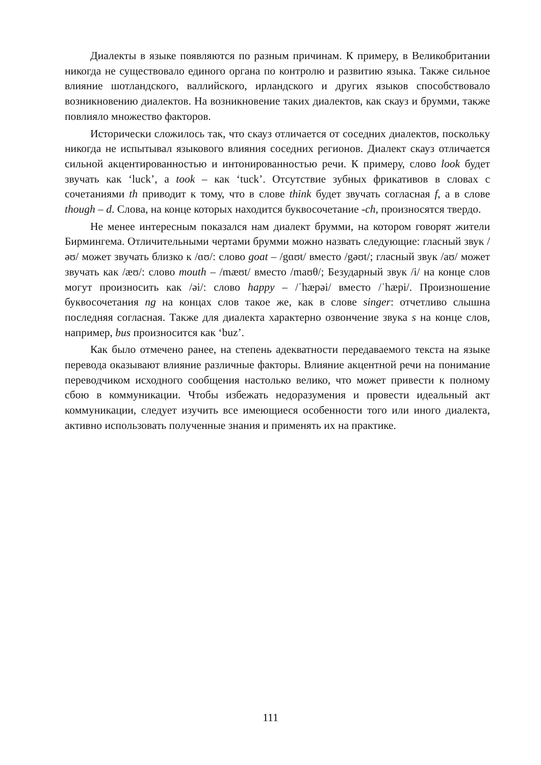Диалекты в языке появляются по разным причинам. К примеру, в Великобритании никогда не существовало единого органа по контролю и развитию языка. Также сильное влияние шотландского, валлийского, ирландского и других языков способствовало возникновению диалектов. На возникновение таких диалектов, как скауз и брумми, также повлияло множество факторов.
Исторически сложилось так, что скауз отличается от соседних диалектов, поскольку никогда не испытывал языкового влияния соседних регионов. Диалект скауз отличается сильной акцентированностью и интонированностью речи. К примеру, слово look будет звучать как ‘luck’, а took – как ‘tuck’. Отсутствие зубных фрикативов в словах с сочетаниями th приводит к тому, что в слове think будет звучать согласная f, а в слове though – d. Слова, на конце которых находится буквосочетание -ch, произносятся твердо.
Не менее интересным показался нам диалект брумми, на котором говорят жители Бирмингема. Отличительными чертами брумми можно назвать следующие: гласный звук /əʊ/ может звучать близко к /ɑʊ/: слово goat – /gɑʊt/ вместо /gəʊt/; гласный звук /aʊ/ может звучать как /æʊ/: слово mouth – /mæʊt/ вместо /maʊθ/; Безударный звук /i/ на конце слов могут произносить как /əi/: слово happy – /ˈhæpəi/ вместо /ˈhæpi/. Произношение буквосочетания ng на концах слов такое же, как в слове singer: отчетливо слышна последняя согласная. Также для диалекта характерно озвончение звука s на конце слов, например, bus произносится как ‘buz’.
Как было отмечено ранее, на степень адекватности передаваемого текста на языке перевода оказывают влияние различные факторы. Влияние акцентной речи на понимание переводчиком исходного сообщения настолько велико, что может привести к полному сбою в коммуникации. Чтобы избежать недоразумения и провести идеальный акт коммуникации, следует изучить все имеющиеся особенности того или иного диалекта, активно использовать полученные знания и применять их на практике.
111